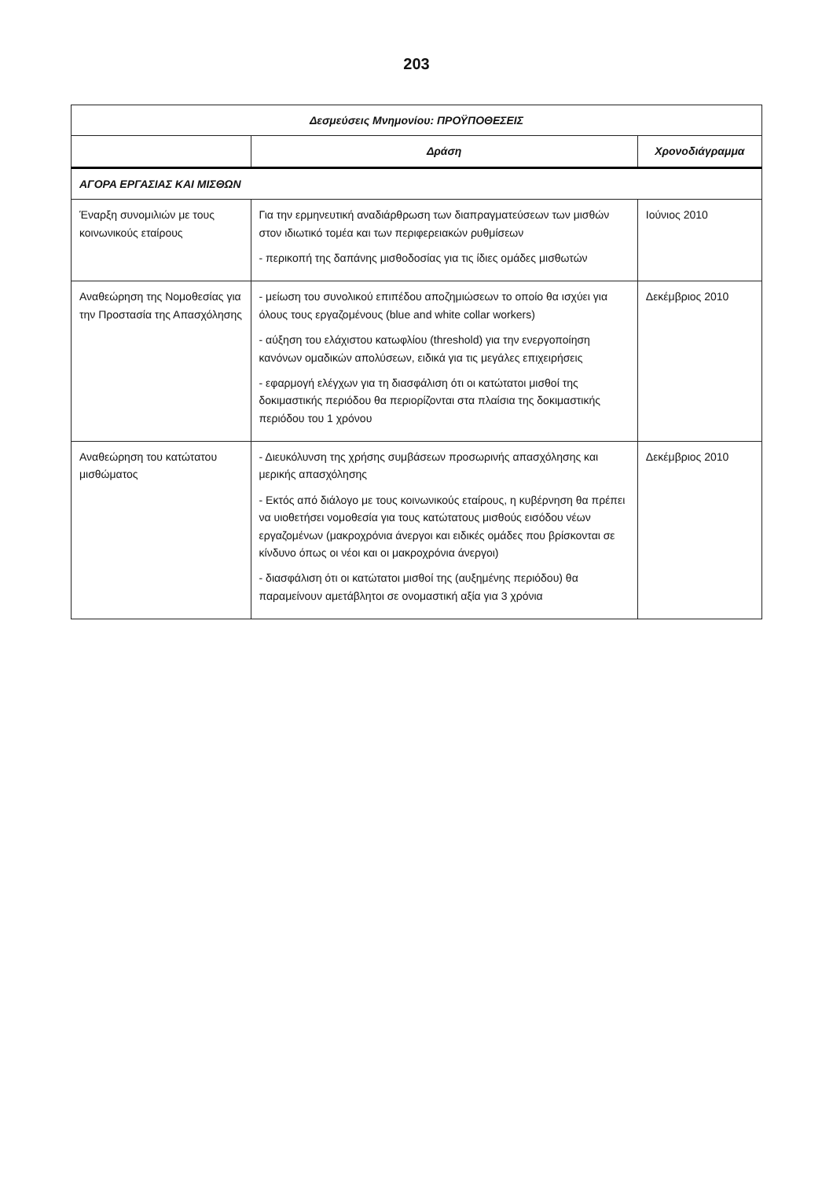203
| Δεσμεύσεις Μνημονίου: ΠΡΟΫΠΟΘΕΣΕΙΣ | | |
| --- | --- | --- |
| | Δράση | Χρονοδιάγραμμα |
| ΑΓΟΡΑ ΕΡΓΑΣΙΑΣ ΚΑΙ ΜΙΣΘΩΝ | | |
| Έναρξη συνομιλιών με τους κοινωνικούς εταίρους | Για την ερμηνευτική αναδιάρθρωση των διαπραγματεύσεων των μισθών στον ιδιωτικό τομέα και των περιφερειακών ρυθμίσεων - περικοπή της δαπάνης μισθοδοσίας για τις ίδιες ομάδες μισθωτών | Ιούνιος 2010 |
| Αναθεώρηση της Νομοθεσίας για την Προστασία της Απασχόλησης | - μείωση του συνολικού επιπέδου αποζημιώσεων το οποίο θα ισχύει για όλους τους εργαζομένους (blue and white collar workers) - αύξηση του ελάχιστου κατωφλίου (threshold) για την ενεργοποίηση κανόνων ομαδικών απολύσεων, ειδικά για τις μεγάλες επιχειρήσεις - εφαρμογή ελέγχων για τη διασφάλιση ότι οι κατώτατοι μισθοί της δοκιμαστικής περιόδου θα περιορίζονται στα πλαίσια της δοκιμαστικής περιόδου του 1 χρόνου | Δεκέμβριος 2010 |
| Αναθεώρηση του κατώτατου μισθώματος | - Διευκόλυνση της χρήσης συμβάσεων προσωρινής απασχόλησης και μερικής απασχόλησης - Εκτός από διάλογο με τους κοινωνικούς εταίρους, η κυβέρνηση θα πρέπει να υιοθετήσει νομοθεσία για τους κατώτατους μισθούς εισόδου νέων εργαζομένων (μακροχρόνια άνεργοι και ειδικές ομάδες που βρίσκονται σε κίνδυνο όπως οι νέοι και οι μακροχρόνια άνεργοι) - διασφάλιση ότι οι κατώτατοι μισθοί της (αυξημένης περιόδου) θα παραμείνουν αμετάβλητοι σε ονομαστική αξία για 3 χρόνια | Δεκέμβριος 2010 |